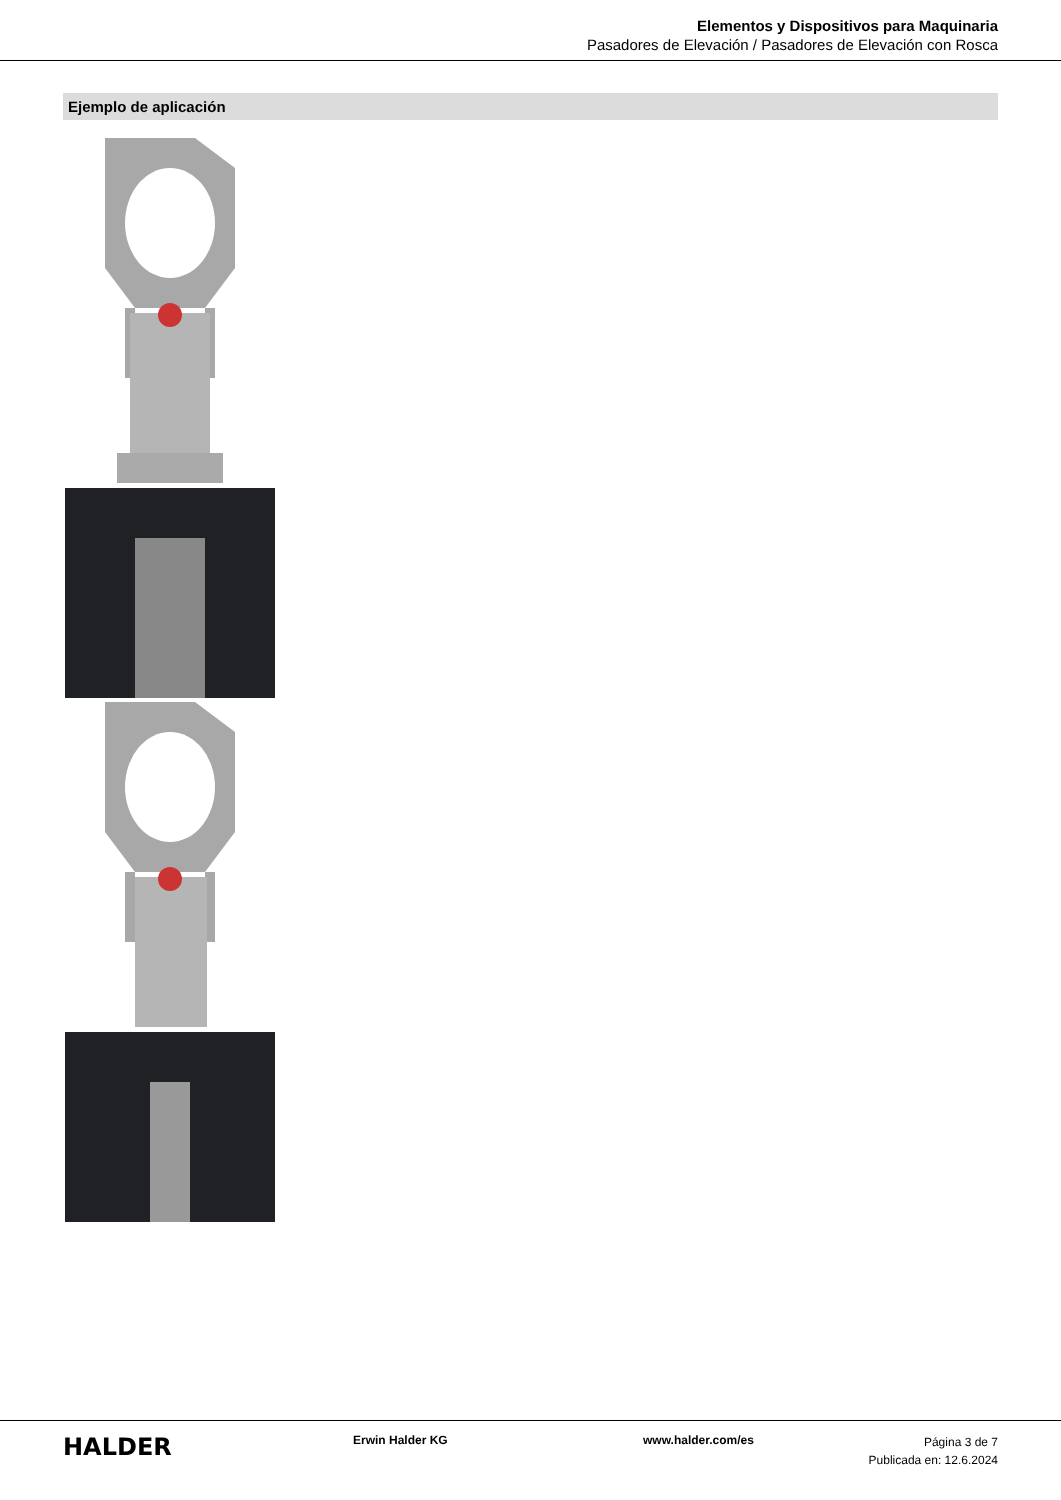Elementos y Dispositivos para Maquinaria
Pasadores de Elevación / Pasadores de Elevación con Rosca
Ejemplo de aplicación
HALDER
Erwin Halder KG www.halder.com/es
Página 3 de 7
Publicada en: 12.6.2024